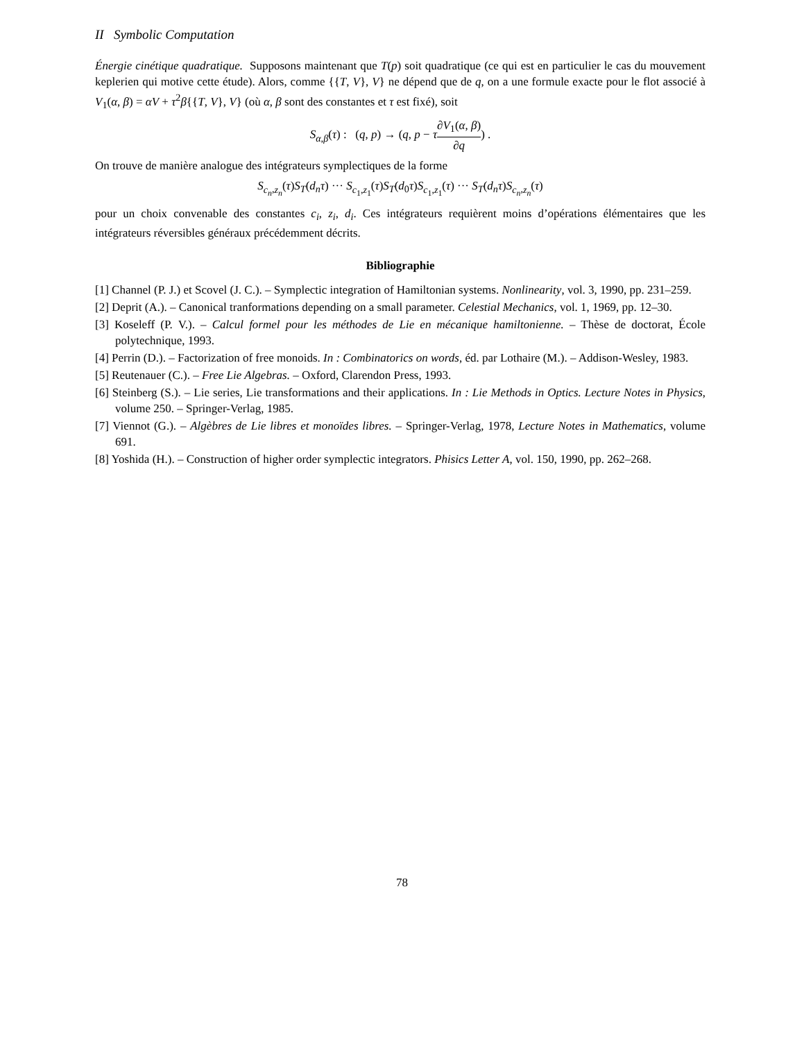II Symbolic Computation
Énergie cinétique quadratique. Supposons maintenant que T(p) soit quadratique (ce qui est en particulier le cas du mouvement keplerien qui motive cette étude). Alors, comme {{T, V}, V} ne dépend que de q, on a une formule exacte pour le flot associé à V<sub>1</sub>(α, β) = αV + τ<sup>2</sup>β{{T, V}, V} (où α, β sont des constantes et τ est fixé), soit
S<sub>α,β</sub>(τ) : (q, p) → (q, p − τ∂V<sub>1</sub>(α, β) ∂q) .
On trouve de manière analogue des intégrateurs symplectiques de la forme
S<sub>c<sub>n</sub>,z<sub>n</sub></sub>(τ)S<sub>T</sub>(d<sub>n</sub>τ) ··· S<sub>c<sub>1</sub>,z<sub>1</sub></sub>(τ)S<sub>T</sub>(d<sub>0</sub>τ)S<sub>c<sub>1</sub>,z<sub>1</sub></sub>(τ) ··· S<sub>T</sub>(d<sub>n</sub>τ)S<sub>c<sub>n</sub>,z<sub>n</sub></sub>(τ)
pour un choix convenable des constantes c<sub>i</sub>, z<sub>i</sub>, d<sub>i</sub>. Ces intégrateurs requièrent moins d’opérations élémentaires que les intégrateurs réversibles généraux précédemment décrits.
Bibliographie
[1] Channel (P. J.) et Scovel (J. C.). – Symplectic integration of Hamiltonian systems. Nonlinearity, vol. 3, 1990, pp. 231–259.
[2] Deprit (A.). – Canonical tranformations depending on a small parameter. Celestial Mechanics, vol. 1, 1969, pp. 12–30.
[3] Koseleff (P. V.). – Calcul formel pour les méthodes de Lie en mécanique hamiltonienne. – Thèse de doctorat, École polytechnique, 1993.
[4] Perrin (D.). – Factorization of free monoids. In : Combinatorics on words, éd. par Lothaire (M.). – Addison-Wesley, 1983.
[5] Reutenauer (C.). – Free Lie Algebras. – Oxford, Clarendon Press, 1993.
[6] Steinberg (S.). – Lie series, Lie transformations and their applications. In : Lie Methods in Optics. Lecture Notes in Physics, volume 250. – Springer-Verlag, 1985.
[7] Viennot (G.). – Algèbres de Lie libres et monoïdes libres. – Springer-Verlag, 1978, Lecture Notes in Mathematics, volume 691.
[8] Yoshida (H.). – Construction of higher order symplectic integrators. Phisics Letter A, vol. 150, 1990, pp. 262–268.
78